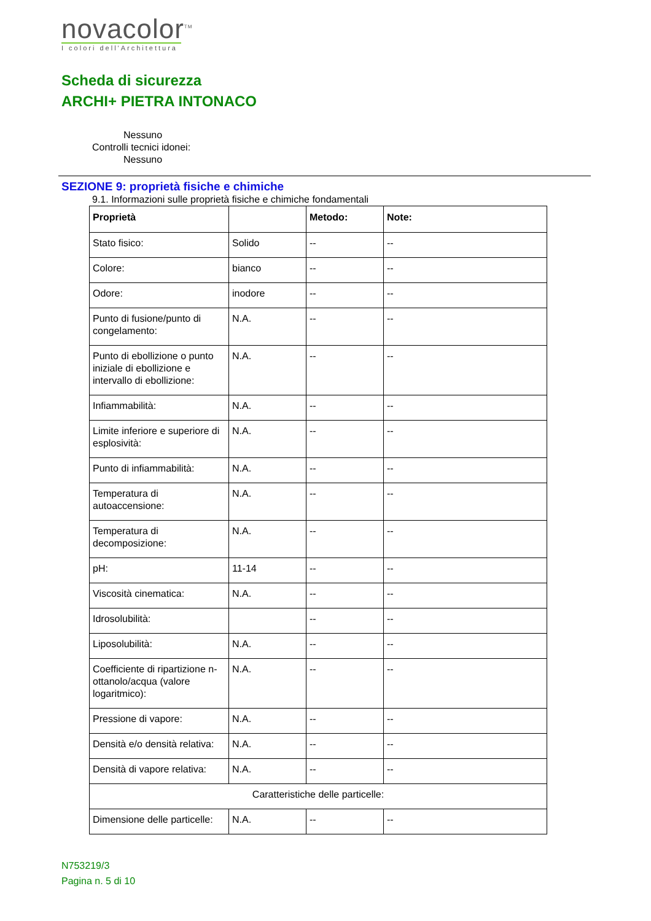novacolor<sup>TM</sup>
I colori dell'Architettura
Scheda di sicurezza
ARCHI+ PIETRA INTONACO
Nessuno
Controlli tecnici idonei:
Nessuno
SEZIONE 9: proprietà fisiche e chimiche
9.1. Informazioni sulle proprietà fisiche e chimiche fondamentali
| Proprietà | | Metodo: | Note: |
| --- | --- | --- | --- |
| Stato fisico: | Solido | -- | -- |
| Colore: | bianco | -- | -- |
| Odore: | inodore | -- | -- |
| Punto di fusione/punto di congelamento: | N.A. | -- | -- |
| Punto di ebollizione o punto iniziale di ebollizione e intervallo di ebollizione: | N.A. | -- | -- |
| Infiammabilità: | N.A. | -- | -- |
| Limite inferiore e superiore di esplosività: | N.A. | -- | -- |
| Punto di infiammabilità: | N.A. | -- | -- |
| Temperatura di autoaccensione: | N.A. | -- | -- |
| Temperatura di decomposizione: | N.A. | -- | -- |
| pH: | 11-14 | -- | -- |
| Viscosità cinematica: | N.A. | -- | -- |
| Idrosolubilità: | | -- | -- |
| Liposolubilità: | N.A. | -- | -- |
| Coefficiente di ripartizione n-ottanolo/acqua (valore logaritmico): | N.A. | -- | -- |
| Pressione di vapore: | N.A. | -- | -- |
| Densità e/o densità relativa: | N.A. | -- | -- |
| Densità di vapore relativa: | N.A. | -- | -- |
| Caratteristiche delle particelle: | | | |
| Dimensione delle particelle: | N.A. | -- | -- |
N753219/3
Pagina n. 5 di 10